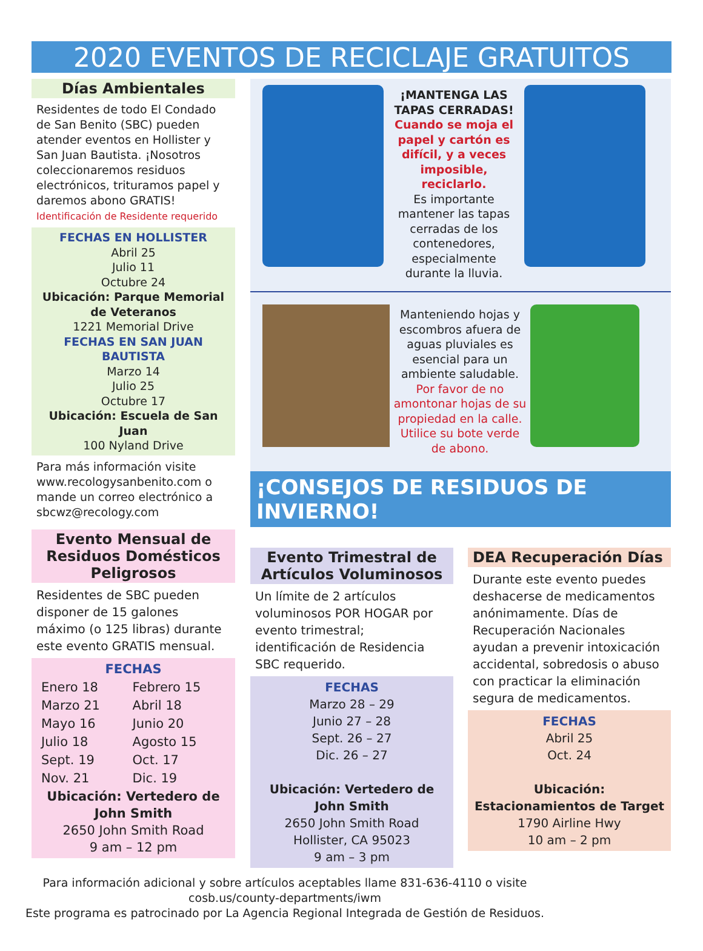2020 EVENTOS DE RECICLAJE GRATUITOS
Días Ambientales
Residentes de todo El Condado de San Benito (SBC) pueden atender eventos en Hollister y San Juan Bautista. ¡Nosotros coleccionaremos residuos electrónicos, trituramos papel y daremos abono GRATIS!
Identificación de Residente requerido
FECHAS EN HOLLISTER
Abril 25
Julio 11
Octubre 24
Ubicación: Parque Memorial de Veteranos
1221 Memorial Drive
FECHAS EN SAN JUAN BAUTISTA
Marzo 14
Julio 25
Octubre 17
Ubicación: Escuela de San Juan
100 Nyland Drive
Para más información visite www.recologysanbenito.com o mande un correo electrónico a sbcwz@recology.com
Evento Mensual de Residuos Domésticos Peligrosos
Residentes de SBC pueden disponer de 15 galones máximo (o 125 libras) durante este evento GRATIS mensual.
FECHAS
| Enero 18 | Febrero 15 |
| Marzo 21 | Abril 18 |
| Mayo 16 | Junio 20 |
| Julio 18 | Agosto 15 |
| Sept. 19 | Oct. 17 |
| Nov. 21 | Dic. 19 |
Ubicación: Vertedero de John Smith
2650 John Smith Road
9 am – 12 pm
¡MANTENGA LAS TAPAS CERRADAS!
Cuando se moja el papel y cartón es difícil, y a veces imposible, reciclarlo.
Es importante mantener las tapas cerradas de los contenedores, especialmente durante la lluvia.
Manteniendo hojas y escombros afuera de aguas pluviales es esencial para un ambiente saludable. Por favor de no amontonar hojas de su propiedad en la calle. Utilice su bote verde de abono.
¡CONSEJOS DE RESIDUOS DE INVIERNO!
Evento Trimestral de Artículos Voluminosos
Un límite de 2 artículos voluminosos POR HOGAR por evento trimestral; identificación de Residencia SBC requerido.
FECHAS
Marzo 28 – 29
Junio 27 – 28
Sept. 26 – 27
Dic. 26 – 27
Ubicación: Vertedero de John Smith
2650 John Smith Road
Hollister, CA 95023
9 am – 3 pm
DEA Recuperación Días
Durante este evento puedes deshacerse de medicamentos anónimamente. Días de Recuperación Nacionales ayudan a prevenir intoxicación accidental, sobredosis o abuso con practicar la eliminación segura de medicamentos.
FECHAS
Abril 25
Oct. 24
Ubicación: Estacionamientos de Target
1790 Airline Hwy
10 am – 2 pm
Para información adicional y sobre artículos aceptables llame 831-636-4110 o visite cosb.us/county-departments/iwm
Este programa es patrocinado por La Agencia Regional Integrada de Gestión de Residuos.